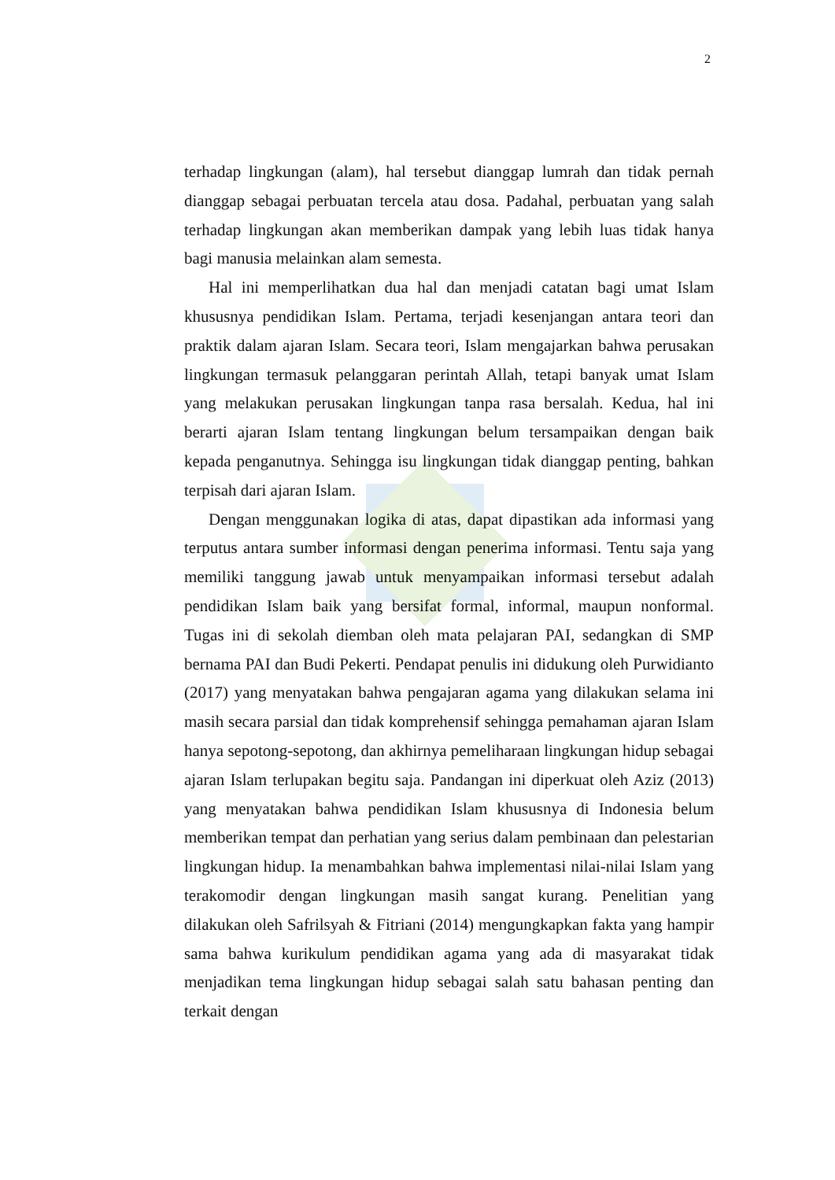2
terhadap lingkungan (alam), hal tersebut dianggap lumrah dan tidak pernah dianggap sebagai perbuatan tercela atau dosa. Padahal, perbuatan yang salah terhadap lingkungan akan memberikan dampak yang lebih luas tidak hanya bagi manusia melainkan alam semesta.
Hal ini memperlihatkan dua hal dan menjadi catatan bagi umat Islam khususnya pendidikan Islam. Pertama, terjadi kesenjangan antara teori dan praktik dalam ajaran Islam. Secara teori, Islam mengajarkan bahwa perusakan lingkungan termasuk pelanggaran perintah Allah, tetapi banyak umat Islam yang melakukan perusakan lingkungan tanpa rasa bersalah. Kedua, hal ini berarti ajaran Islam tentang lingkungan belum tersampaikan dengan baik kepada penganutnya. Sehingga isu lingkungan tidak dianggap penting, bahkan terpisah dari ajaran Islam.
Dengan menggunakan logika di atas, dapat dipastikan ada informasi yang terputus antara sumber informasi dengan penerima informasi. Tentu saja yang memiliki tanggung jawab untuk menyampaikan informasi tersebut adalah pendidikan Islam baik yang bersifat formal, informal, maupun nonformal. Tugas ini di sekolah diemban oleh mata pelajaran PAI, sedangkan di SMP bernama PAI dan Budi Pekerti. Pendapat penulis ini didukung oleh Purwidianto (2017) yang menyatakan bahwa pengajaran agama yang dilakukan selama ini masih secara parsial dan tidak komprehensif sehingga pemahaman ajaran Islam hanya sepotong-sepotong, dan akhirnya pemeliharaan lingkungan hidup sebagai ajaran Islam terlupakan begitu saja. Pandangan ini diperkuat oleh Aziz (2013) yang menyatakan bahwa pendidikan Islam khususnya di Indonesia belum memberikan tempat dan perhatian yang serius dalam pembinaan dan pelestarian lingkungan hidup. Ia menambahkan bahwa implementasi nilai-nilai Islam yang terakomodir dengan lingkungan masih sangat kurang. Penelitian yang dilakukan oleh Safrilsyah & Fitriani (2014) mengungkapkan fakta yang hampir sama bahwa kurikulum pendidikan agama yang ada di masyarakat tidak menjadikan tema lingkungan hidup sebagai salah satu bahasan penting dan terkait dengan